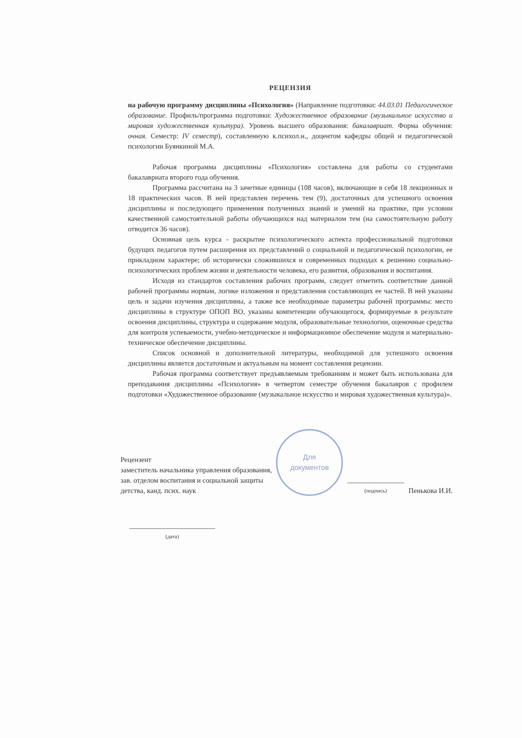РЕЦЕНЗИЯ
на рабочую программу дисциплины «Психология» (Направление подготовки: 44.03.01 Педагогическое образование. Профиль/программа подготовки: Художественное образование (музыкальное искусство и мировая художественная культура). Уровень высшего образования: бакалавриат. Форма обучения: очная. Семестр: IV семестр), составленную к.психол.н., доцентом кафедры общей и педагогической психологии Буянкиной М.А.
Рабочая программа дисциплины «Психология» составлена для работы со студентами бакалавриата второго года обучения.
Программа рассчитана на 3 зачетные единицы (108 часов), включающие в себя 18 лекционных и 18 практических часов. В ней представлен перечень тем (9), достаточных для успешного освоения дисциплины и последующего применения полученных знаний и умений на практике, при условии качественной самостоятельной работы обучающихся над материалом тем (на самостоятельную работу отводится 36 часов).
Основная цель курса - раскрытие психологического аспекта профессиональной подготовки будущих педагогов путем расширения их представлений о социальной и педагогической психологии, ее прикладном характере; об исторически сложившихся и современных подходах к решению социально-психологических проблем жизни и деятельности человека, его развития, образования и воспитания.
Исходя из стандартов составления рабочих программ, следует отметить соответствие данной рабочей программы нормам, логике изложения и представления составляющих ее частей. В ней указаны цель и задачи изучения дисциплины, а также все необходимые параметры рабочей программы: место дисциплины в структуре ОПОП ВО, указаны компетенции обучающегося, формируемые в результате освоения дисциплины, структура и содержание модуля, образовательные технологии, оценочные средства для контроля успеваемости, учебно-методическое и информационное обеспечение модуля и материально-техническое обеспечение дисциплины.
Список основной и дополнительной литературы, необходимой для успешного освоения дисциплины является достаточным и актуальным на момент составления рецензии.
Рабочая программа соответствует предъявляемым требованиям и может быть использована для преподавания дисциплины «Психология» в четвертом семестре обучения бакалавров с профилем подготовки «Художественное образование (музыкальное искусство и мировая художественная культура)».
Рецензент
заместитель начальника управления образования,
зав. отделом воспитания и социальной защиты
детства, канд. псих. наук
Для
документов
________________
(подпись)
Пенькова И.И.
________________________
(дата)